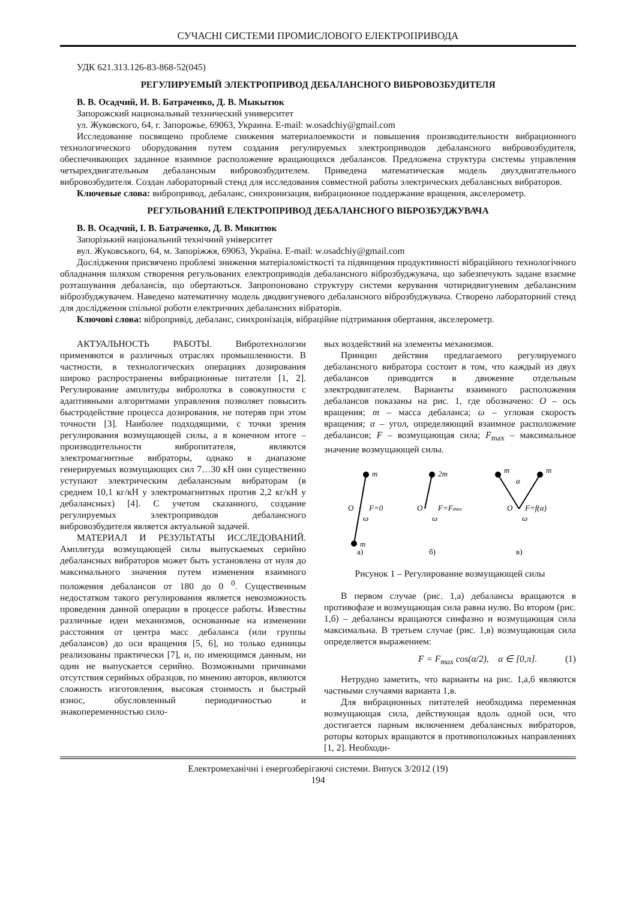СУЧАСНІ СИСТЕМИ ПРОМИСЛОВОГО ЕЛЕКТРОПРИВОДА
УДК 621.313.126-83-868-52(045)
РЕГУЛИРУЕМЫЙ ЭЛЕКТРОПРИВОД ДЕБАЛАНСНОГО ВИБРОВОЗБУДИТЕЛЯ
В. В. Осадчий, И. В. Батраченко, Д. В. Мыкытюк
Запорожский национальный технический университет
ул. Жуковского, 64, г. Запорожье, 69063, Украина. E-mail: w.osadchiy@gmail.com
Исследование посвящено проблеме снижения материалоемкости и повышения производительности вибрационного технологического оборудования путем создания регулируемых электроприводов дебалансного вибровозбудителя, обеспечивающих заданное взаимное расположение вращающихся дебалансов. Предложена структура системы управления четырехдвигательным дебалансным вибровозбудителем. Приведена математическая модель двухдвигательного вибровозбудителя. Создан лабораторный стенд для исследования совместной работы электрических дебалансных вибраторов.
Ключевые слова: вибропривод, дебаланс, синхронизация, вибрационное поддержание вращения, акселерометр.
РЕГУЛЬОВАНИЙ ЕЛЕКТРОПРИВОД ДЕБАЛАНСНОГО ВІБРОЗБУДЖУВАЧА
В. В. Осадчий, І. В. Батраченко, Д. В. Микитюк
Запорізький національний технічний університет
вул. Жуковського, 64, м. Запоріжжя, 69063, Україна. E-mail: w.osadchiy@gmail.com
Дослідження присвячено проблемі зниження матеріаломісткості та підвищення продуктивності вібраційного технологічного обладнання шляхом створення регульованих електроприводів дебалансного віброзбуджувача, що забезпечують задане взаємне розташування дебалансів, що обертаються. Запропоновано структуру системи керування чотиридвигуневим дебалансним віброзбуджувачем. Наведено математичну модель дводвигуневого дебалансного віброзбуджувача. Створено лабораторний стенд для дослідження спільної роботи електричних дебалансних вібраторів.
Ключові слова: вібропривід, дебаланс, синхронізація, вібраційне підтримання обертання, акселерометр.
АКТУАЛЬНОСТЬ РАБОТЫ. Вибротехнологии применяются в различных отраслях промышленности. В частности, в технологических операциях дозирования широко распространены вибрационные питатели [1, 2]. Регулирование амплитуды вибролотка в совокупности с адаптивными алгоритмами управления позволяет повысить быстродействие процесса дозирования, не потеряв при этом точности [3]. Наиболее подходящими, с точки зрения регулирования возмущающей силы, а в конечном итоге – производительности вибропитателя, являются электромагнитные вибраторы, однако в диапазоне генерируемых возмущающих сил 7…30 кН они существенно уступают электрическим дебалансным вибраторам (в среднем 10,1 кг/кН у электромагнитных против 2,2 кг/кН у дебалансных) [4]. С учетом сказанного, создание регулируемых электроприводов дебалансного вибровозбудителя является актуальной задачей.
МАТЕРИАЛ И РЕЗУЛЬТАТЫ ИССЛЕДОВАНИЙ. Амплитуда возмущающей силы выпускаемых серийно дебалансных вибраторов может быть установлена от нуля до максимального значения путем изменения взаимного положения дебалансов от 180 до 0 <sup>0</sup>. Существенным недостатком такого регулирования является невозможность проведения данной операции в процессе работы. Известны различные идеи механизмов, основанные на изменении расстояния от центра масс дебаланса (или группы дебалансов) до оси вращения [5, 6], но только единицы реализованы практически [7], и, по имеющимся данным, ни один не выпускается серийно. Возможными причинами отсутствия серийных образцов, по мнению авторов, являются сложность изготовления, высокая стоимость и быстрый износ, обусловленный периодичностью и знакопеременностью сило-
вых воздействий на элементы механизмов.
Принцип действия предлагаемого регулируемого дебалансного вибратора состоит в том, что каждый из двух дебалансов приводится в движение отдельным электродвигателем. Варианты взаимного расположения дебалансов показаны на рис. 1, где обозначено: O – ось вращения; m – масса дебаланса; ω – угловая скорость вращения; α – угол, определяющий взаимное расположение дебалансов; F – возмущающая сила; F<sub>max</sub> – максимальное значение возмущающей силы.
m
m
O
F=0
ω
2m
O
F=Fmax
ω
m
m
α
O
F=f(α)
ω
а)
б)
в)
Рисунок 1 – Регулирование возмущающей силы
В первом случае (рис. 1,а) дебалансы вращаются в противофазе и возмущающая сила равна нулю. Во втором (рис. 1,б) – дебалансы вращаются синфазно и возмущающая сила максимальна. В третьем случае (рис. 1,в) возмущающая сила определяется выражением:
F = F<sub>max</sub> cos(α/2), α ∈ [0,π]. (1)
Нетрудно заметить, что варианты на рис. 1,а,б являются частными случаями варианта 1,в.
Для вибрационных питателей необходима переменная возмущающая сила, действующая вдоль одной оси, что достигается парным включением дебалансных вибраторов, роторы которых вращаются в противоположных направлениях [1, 2]. Необходи-
Електромеханічні і енергозберігаючі системи. Випуск 3/2012 (19)
194